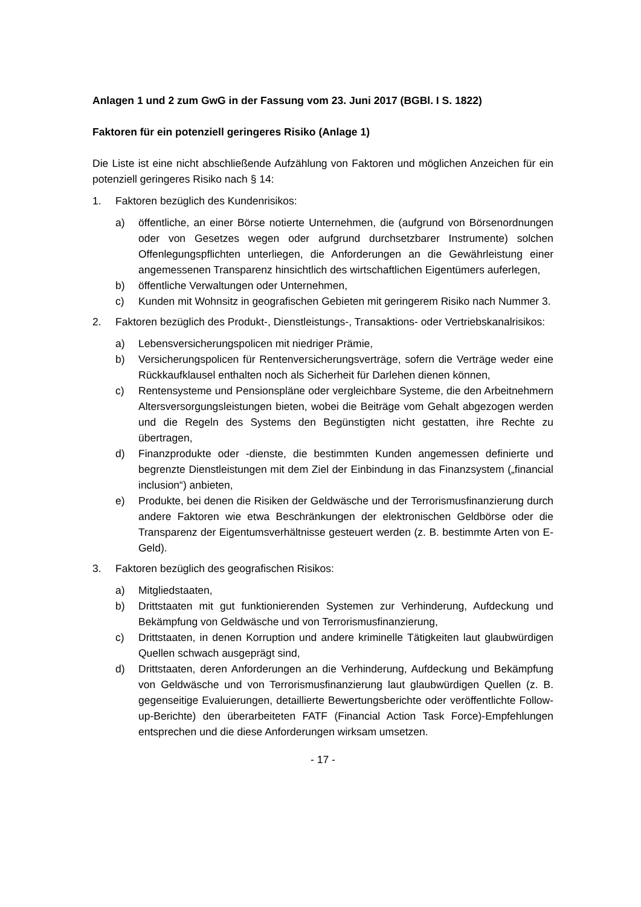Anlagen 1 und 2 zum GwG in der Fassung vom 23. Juni 2017 (BGBl. I S. 1822)
Faktoren für ein potenziell geringeres Risiko (Anlage 1)
Die Liste ist eine nicht abschließende Aufzählung von Faktoren und möglichen Anzeichen für ein potenziell geringeres Risiko nach § 14:
1. Faktoren bezüglich des Kundenrisikos:
a) öffentliche, an einer Börse notierte Unternehmen, die (aufgrund von Börsenordnungen oder von Gesetzes wegen oder aufgrund durchsetzbarer Instrumente) solchen Offenlegungspflichten unterliegen, die Anforderungen an die Gewährleistung einer angemessenen Transparenz hinsichtlich des wirtschaftlichen Eigentümers auferlegen,
b) öffentliche Verwaltungen oder Unternehmen,
c) Kunden mit Wohnsitz in geografischen Gebieten mit geringerem Risiko nach Nummer 3.
2. Faktoren bezüglich des Produkt-, Dienstleistungs-, Transaktions- oder Vertriebskanalrisikos:
a) Lebensversicherungspolicen mit niedriger Prämie,
b) Versicherungspolicen für Rentenversicherungsverträge, sofern die Verträge weder eine Rückkaufklausel enthalten noch als Sicherheit für Darlehen dienen können,
c) Rentensysteme und Pensionspläne oder vergleichbare Systeme, die den Arbeitnehmern Altersversorgungsleistungen bieten, wobei die Beiträge vom Gehalt abgezogen werden und die Regeln des Systems den Begünstigten nicht gestatten, ihre Rechte zu übertragen,
d) Finanzprodukte oder -dienste, die bestimmten Kunden angemessen definierte und begrenzte Dienstleistungen mit dem Ziel der Einbindung in das Finanzsystem („financial inclusion“) anbieten,
e) Produkte, bei denen die Risiken der Geldwäsche und der Terrorismusfinanzierung durch andere Faktoren wie etwa Beschränkungen der elektronischen Geldbörse oder die Transparenz der Eigentumsverhältnisse gesteuert werden (z. B. bestimmte Arten von E-Geld).
3. Faktoren bezüglich des geografischen Risikos:
a) Mitgliedstaaten,
b) Drittstaaten mit gut funktionierenden Systemen zur Verhinderung, Aufdeckung und Bekämpfung von Geldwäsche und von Terrorismusfinanzierung,
c) Drittstaaten, in denen Korruption und andere kriminelle Tätigkeiten laut glaubwürdigen Quellen schwach ausgeprägt sind,
d) Drittstaaten, deren Anforderungen an die Verhinderung, Aufdeckung und Bekämpfung von Geldwäsche und von Terrorismusfinanzierung laut glaubwürdigen Quellen (z. B. gegenseitige Evaluierungen, detaillierte Bewertungsberichte oder veröffentlichte Follow-up-Berichte) den überarbeiteten FATF (Financial Action Task Force)-Empfehlungen entsprechen und die diese Anforderungen wirksam umsetzen.
- 17 -